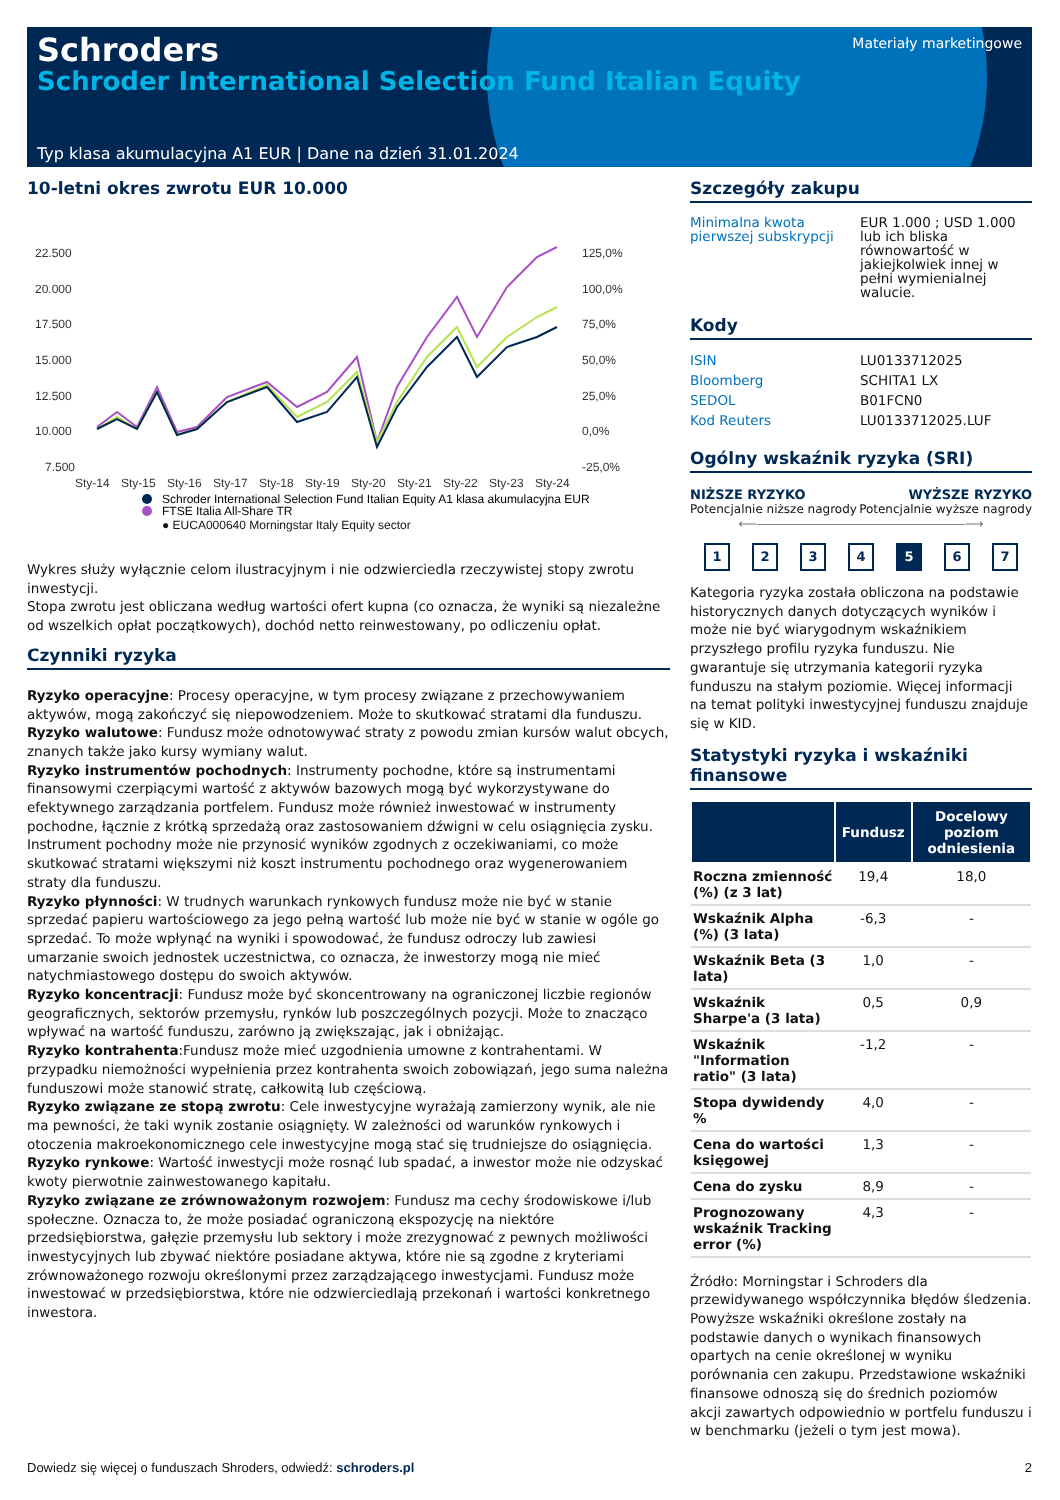Schroders
Schroder International Selection Fund Italian Equity
Materiały marketingowe
Typ klasa akumulacyjna A1 EUR | Dane na dzień 31.01.2024
10-letni okres zwrotu EUR 10.000
22.500
20.000
17.500
15.000
12.500
10.000
7.500
125,0%
100,0%
75,0%
50,0%
25,0%
0,0%
-25,0%
Sty-14
Sty-15
Sty-16
Sty-17
Sty-18
Sty-19
Sty-20
Sty-21
Sty-22
Sty-23
Sty-24
Schroder International Selection Fund Italian Equity A1 klasa akumulacyjna EUR
FTSE Italia All-Share TR
● EUCA000640 Morningstar Italy Equity sector
Wykres służy wyłącznie celom ilustracyjnym i nie odzwierciedla rzeczywistej stopy zwrotu inwestycji.
Stopa zwrotu jest obliczana według wartości ofert kupna (co oznacza, że wyniki są niezależne od wszelkich opłat początkowych), dochód netto reinwestowany, po odliczeniu opłat.
Czynniki ryzyka
Ryzyko operacyjne: Procesy operacyjne, w tym procesy związane z przechowywaniem aktywów, mogą zakończyć się niepowodzeniem. Może to skutkować stratami dla funduszu.
Ryzyko walutowe: Fundusz może odnotowywać straty z powodu zmian kursów walut obcych, znanych także jako kursy wymiany walut.
Ryzyko instrumentów pochodnych: Instrumenty pochodne, które są instrumentami finansowymi czerpiącymi wartość z aktywów bazowych mogą być wykorzystywane do efektywnego zarządzania portfelem. Fundusz może również inwestować w instrumenty pochodne, łącznie z krótką sprzedażą oraz zastosowaniem dźwigni w celu osiągnięcia zysku. Instrument pochodny może nie przynosić wyników zgodnych z oczekiwaniami, co może skutkować stratami większymi niż koszt instrumentu pochodnego oraz wygenerowaniem straty dla funduszu.
Ryzyko płynności: W trudnych warunkach rynkowych fundusz może nie być w stanie sprzedać papieru wartościowego za jego pełną wartość lub może nie być w stanie w ogóle go sprzedać. To może wpłynąć na wyniki i spowodować, że fundusz odroczy lub zawiesi umarzanie swoich jednostek uczestnictwa, co oznacza, że inwestorzy mogą nie mieć natychmiastowego dostępu do swoich aktywów.
Ryzyko koncentracji: Fundusz może być skoncentrowany na ograniczonej liczbie regionów geograficznych, sektorów przemysłu, rynków lub poszczególnych pozycji. Może to znacząco wpływać na wartość funduszu, zarówno ją zwiększając, jak i obniżając.
Ryzyko kontrahenta:Fundusz może mieć uzgodnienia umowne z kontrahentami. W przypadku niemożności wypełnienia przez kontrahenta swoich zobowiązań, jego suma należna funduszowi może stanowić stratę, całkowitą lub częściową.
Ryzyko związane ze stopą zwrotu: Cele inwestycyjne wyrażają zamierzony wynik, ale nie ma pewności, że taki wynik zostanie osiągnięty. W zależności od warunków rynkowych i otoczenia makroekonomicznego cele inwestycyjne mogą stać się trudniejsze do osiągnięcia.
Ryzyko rynkowe: Wartość inwestycji może rosnąć lub spadać, a inwestor może nie odzyskać kwoty pierwotnie zainwestowanego kapitału.
Ryzyko związane ze zrównoważonym rozwojem: Fundusz ma cechy środowiskowe i/lub społeczne. Oznacza to, że może posiadać ograniczoną ekspozycję na niektóre przedsiębiorstwa, gałęzie przemysłu lub sektory i może zrezygnować z pewnych możliwości inwestycyjnych lub zbywać niektóre posiadane aktywa, które nie są zgodne z kryteriami zrównoważonego rozwoju określonymi przez zarządzającego inwestycjami. Fundusz może inwestować w przedsiębiorstwa, które nie odzwierciedlają przekonań i wartości konkretnego inwestora.
Szczegóły zakupu
Minimalna kwota pierwszej subskrypcji
EUR 1.000 ; USD 1.000 lub ich bliska równowartość w jakiejkolwiek innej w pełni wymienialnej walucie.
Kody
ISIN LU0133712025
Bloomberg SCHITA1 LX
SEDOL B01FCN0
Kod Reuters LU0133712025.LUF
Ogólny wskaźnik ryzyka (SRI)
NIŻSZE RYZYKO
Potencjalnie niższe nagrody
WYŻSZE RYZYKO
Potencjalnie wyższe nagrody
⟵――――――――――――――――⟶
1 2 3 4 5 6 7
Kategoria ryzyka została obliczona na podstawie historycznych danych dotyczących wyników i może nie być wiarygodnym wskaźnikiem przyszłego profilu ryzyka funduszu. Nie gwarantuje się utrzymania kategorii ryzyka funduszu na stałym poziomie. Więcej informacji na temat polityki inwestycyjnej funduszu znajduje się w KID.
Statystyki ryzyka i wskaźniki finansowe
| | Fundusz | Docelowy poziom odniesienia |
| --- | --- | --- |
| Roczna zmienność (%) (z 3 lat) | 19,4 | 18,0 |
| Wskaźnik Alpha (%) (3 lata) | -6,3 | - |
| Wskaźnik Beta (3 lata) | 1,0 | - |
| Wskaźnik Sharpe'a (3 lata) | 0,5 | 0,9 |
| Wskaźnik "Information ratio" (3 lata) | -1,2 | - |
| Stopa dywidendy % | 4,0 | - |
| Cena do wartości księgowej | 1,3 | - |
| Cena do zysku | 8,9 | - |
| Prognozowany wskaźnik Tracking error (%) | 4,3 | - |
Źródło: Morningstar i Schroders dla przewidywanego współczynnika błędów śledzenia. Powyższe wskaźniki określone zostały na podstawie danych o wynikach finansowych opartych na cenie określonej w wyniku porównania cen zakupu. Przedstawione wskaźniki finansowe odnoszą się do średnich poziomów akcji zawartych odpowiednio w portfelu funduszu i w benchmarku (jeżeli o tym jest mowa).
Dowiedz się więcej o funduszach Shroders, odwiedź: schroders.pl 2